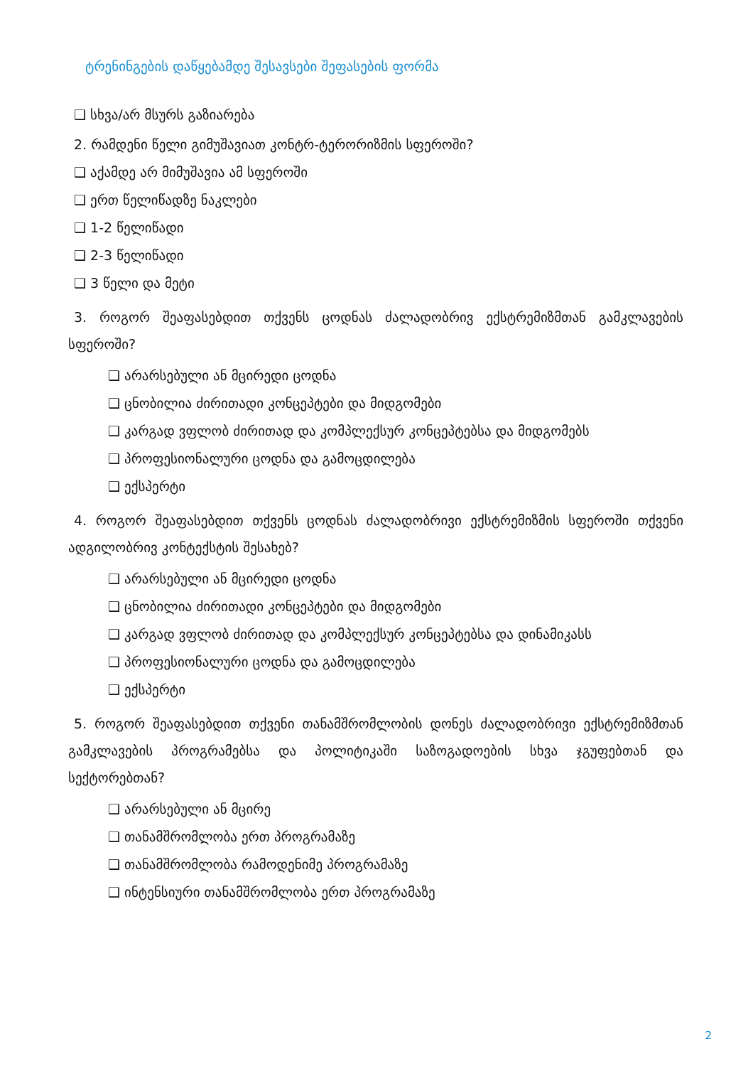ტრენინგების დაწყებამდე შესავსები შეფასების ფორმა
❑ სხვა/არ მსურს გაზიარება
2. რამდენი წელი გიმუშავიათ კონტრ-ტერორიზმის სფეროში?
❑ აქამდე არ მიმუშავია ამ სფეროში
❑ ერთ წელიწადზე ნაკლები
❑ 1-2 წელიწადი
❑ 2-3 წელიწადი
❑ 3 წელი და მეტი
3. როგორ შეაფასებდით თქვენს ცოდნას ძალადობრივ ექსტრემიზმთან გამკლავების სფეროში?
❑ არარსებული ან მცირედი ცოდნა
❑ ცნობილია ძირითადი კონცეპტები და მიდგომები
❑ კარგად ვფლობ ძირითად და კომპლექსურ კონცეპტებსა და მიდგომებს
❑ პროფესიონალური ცოდნა და გამოცდილება
❑ ექსპერტი
4. როგორ შეაფასებდით თქვენს ცოდნას ძალადობრივი ექსტრემიზმის სფეროში თქვენი ადგილობრივ კონტექსტის შესახებ?
❑ არარსებული ან მცირედი ცოდნა
❑ ცნობილია ძირითადი კონცეპტები და მიდგომები
❑ კარგად ვფლობ ძირითად და კომპლექსურ კონცეპტებსა და დინამიკასს
❑ პროფესიონალური ცოდნა და გამოცდილება
❑ ექსპერტი
5. როგორ შეაფასებდით თქვენი თანამშრომლობის დონეს ძალადობრივი ექსტრემიზმთან გამკლავების პროგრამებსა და პოლიტიკაში საზოგადოების სხვა ჯგუფებთან და სექტორებთან?
❑ არარსებული ან მცირე
❑ თანამშრომლობა ერთ პროგრამაზე
❑ თანამშრომლობა რამოდენიმე პროგრამაზე
❑ ინტენსიური თანამშრომლობა ერთ პროგრამაზე
2